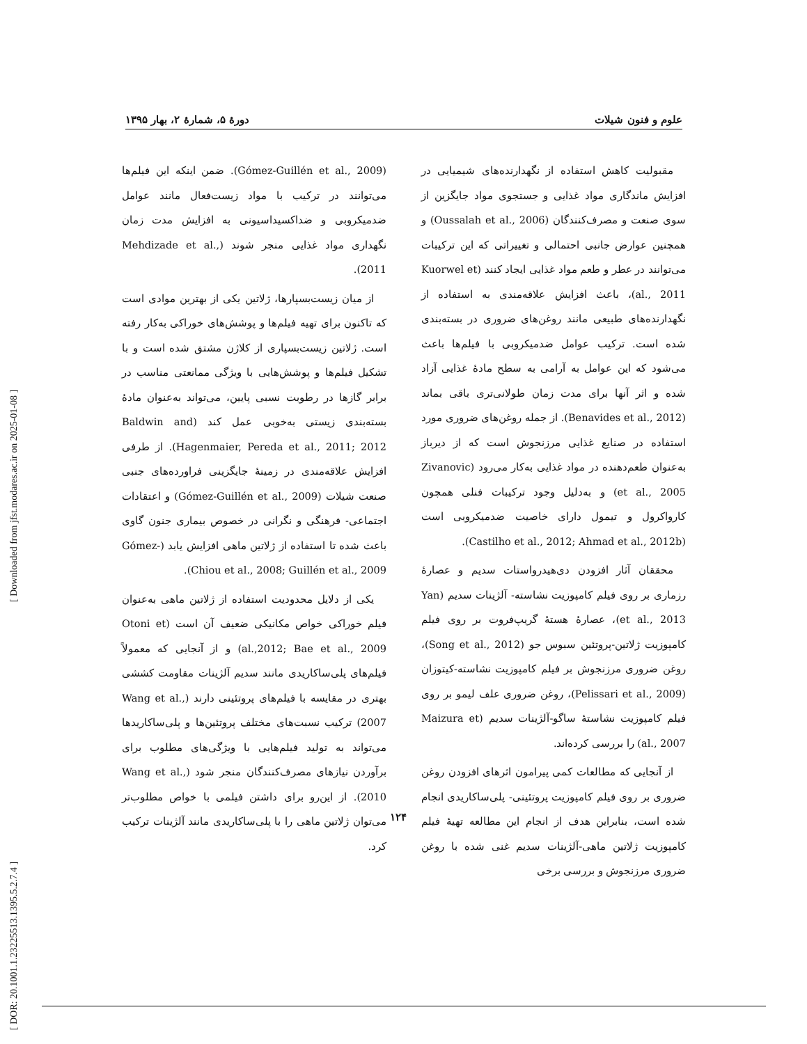علوم و فنون شیلات دورهٔ ۵، شمارهٔ ۲، بهار ۱۳۹۵
(Gómez-Guillén et al., 2009). ضمن اینکه این فیلم‌ها می‌توانند در ترکیب با مواد زیست‌فعال مانند عوامل ضدمیکروبی و ضداکسیداسیونی به افزایش مدت زمان نگهداری مواد غذایی منجر شوند (Mehdizade et al., 2011).
از میان زیست‌بسپارها، ژلاتین یکی از بهترین موادی است که تاکنون برای تهیه فیلم‌ها و پوشش‌های خوراکی به‌کار رفته است. ژلاتین زیست‌بسپاری از کلاژن مشتق شده است و با تشکیل فیلم‌ها و پوشش‌هایی با ویژگی ممانعتی مناسب در برابر گازها در رطوبت نسبی پایین، می‌تواند به‌عنوان مادهٔ بسته‌بندی زیستی به‌خوبی عمل کند (Baldwin and Hagenmaier, Pereda et al., 2011; 2012). از طرفی افزایش علاقه‌مندی در زمینهٔ جایگزینی فراورده‌های جنبی صنعت شیلات (Gómez-Guillén et al., 2009) و اعتقادات اجتماعی- فرهنگی و نگرانی در خصوص بیماری جنون گاوی باعث شده تا استفاده از ژلاتین ماهی افزایش یابد (Gómez-Chiou et al., 2008; Guillén et al., 2009).
یکی از دلایل محدودیت استفاده از ژلاتین ماهی به‌عنوان فیلم خوراکی خواص مکانیکی ضعیف آن است (Otoni et al.,2012; Bae et al., 2009) و از آنجایی که معمولاً فیلم‌های پلی‌ساکاریدی مانند سدیم آلژینات مقاومت کششی بهتری در مقایسه با فیلم‌های پروتئینی دارند (Wang et al., 2007) ترکیب نسبت‌های مختلف پروتئین‌ها و پلی‌ساکاریدها می‌تواند به تولید فیلم‌هایی با ویژگی‌های مطلوب برای برآوردن نیازهای مصرف‌کنندگان منجر شود (Wang et al., 2010). از این‌رو برای داشتن فیلمی با خواص مطلوب‌تر می‌توان ژلاتین ماهی را با پلی‌ساکاریدی مانند آلژینات ترکیب کرد.
مقبولیت کاهش استفاده از نگهدارنده‌های شیمیایی در افزایش ماندگاری مواد غذایی و جستجوی مواد جایگزین از سوی صنعت و مصرف‌کنندگان (Oussalah et al., 2006) و همچنین عوارض جانبی احتمالی و تغییراتی که این ترکیبات می‌توانند در عطر و طعم مواد غذایی ایجاد کنند (Kuorwel et al., 2011)، باعث افزایش علاقه‌مندی به استفاده از نگهدارنده‌های طبیعی مانند روغن‌های ضروری در بسته‌بندی شده است. ترکیب عوامل ضدمیکروبی با فیلم‌ها باعث می‌شود که این عوامل به آرامی به سطح مادهٔ غذایی آزاد شده و اثر آنها برای مدت زمان طولانی‌تری باقی بماند (Benavides et al., 2012). از جمله روغن‌های ضروری مورد استفاده در صنایع غذایی مرزنجوش است که از دیرباز به‌عنوان طعم‌دهنده در مواد غذایی به‌کار می‌رود (Zivanovic et al., 2005) و به‌دلیل وجود ترکیبات فنلی همچون کارواکرول و تیمول دارای خاصیت ضدمیکروبی است (Castilho et al., 2012; Ahmad et al., 2012b).
محققان آثار افزودن دی‌هیدرواستات سدیم و عصارهٔ رزماری بر روی فیلم کامپوزیت نشاسته- آلژینات سدیم (Yan et al., 2013)، عصارهٔ هستهٔ گریپ‌فروت بر روی فیلم کامپوزیت ژلاتین-پروتئین سبوس جو (Song et al., 2012)، روغن ضروری مرزنجوش بر فیلم کامپوزیت نشاسته-کیتوزان (Pelissari et al., 2009)، روغن ضروری علف لیمو بر روی فیلم کامپوزیت نشاستهٔ ساگو-آلژینات سدیم (Maizura et al., 2007) را بررسی کرده‌اند.
از آنجایی که مطالعات کمی پیرامون اثرهای افزودن روغن ضروری بر روی فیلم کامپوزیت پروتئینی- پلی‌ساکاریدی انجام شده است، بنابراین هدف از انجام این مطالعه تهیهٔ فیلم کامپوزیت ژلاتین ماهی-آلژینات سدیم غنی شده با روغن ضروری مرزنجوش و بررسی برخی
۱۲۴
[ DOR: 20.1001.1.23225513.1395.5.2.7.4 ] [ Downloaded from jfst.modares.ac.ir on 2025-01-08 ]